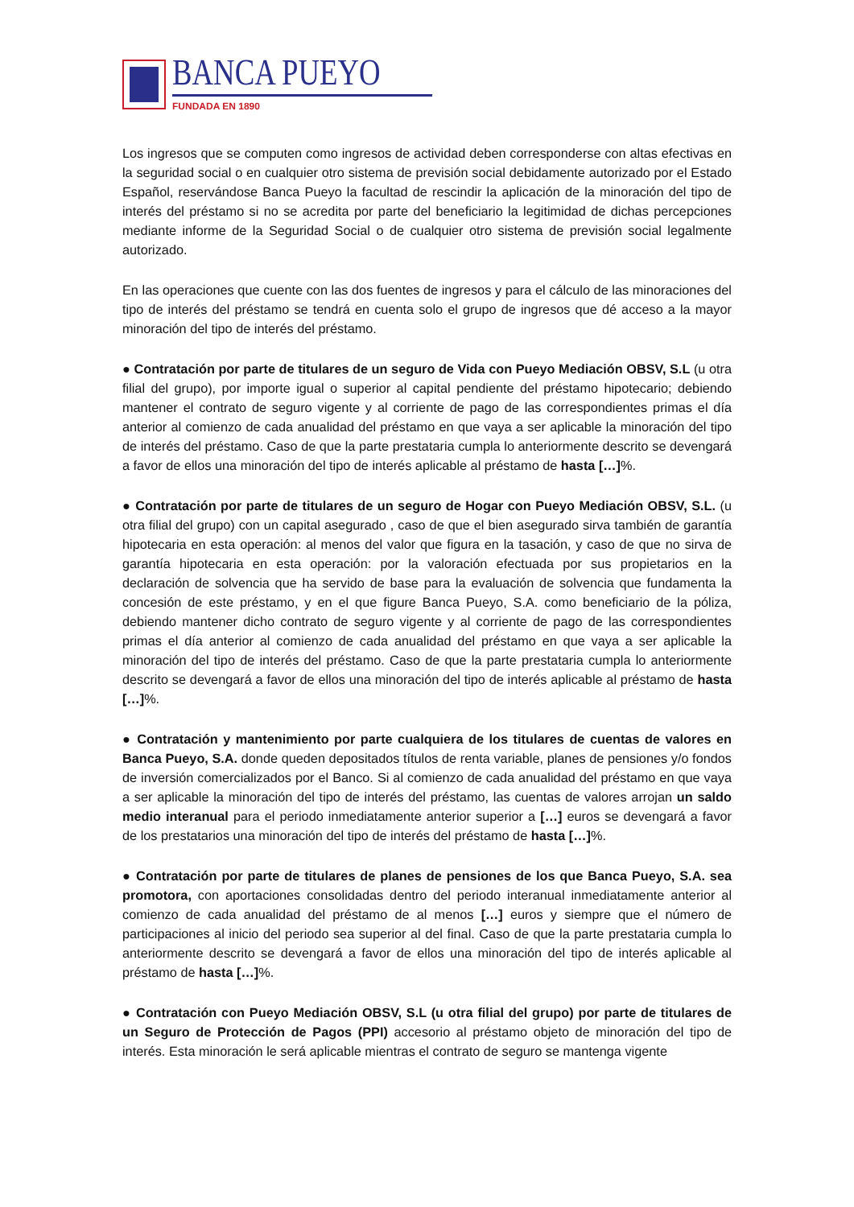BANCA PUEYO
FUNDADA EN 1890
Los ingresos que se computen como ingresos de actividad deben corresponderse con altas efectivas en la seguridad social o en cualquier otro sistema de previsión social debidamente autorizado por el Estado Español, reservándose Banca Pueyo la facultad de rescindir la aplicación de la minoración del tipo de interés del préstamo si no se acredita por parte del beneficiario la legitimidad de dichas percepciones mediante informe de la Seguridad Social o de cualquier otro sistema de previsión social legalmente autorizado.
En las operaciones que cuente con las dos fuentes de ingresos y para el cálculo de las minoraciones del tipo de interés del préstamo se tendrá en cuenta solo el grupo de ingresos que dé acceso a la mayor minoración del tipo de interés del préstamo.
● Contratación por parte de titulares de un seguro de Vida con Pueyo Mediación OBSV, S.L (u otra filial del grupo), por importe igual o superior al capital pendiente del préstamo hipotecario; debiendo mantener el contrato de seguro vigente y al corriente de pago de las correspondientes primas el día anterior al comienzo de cada anualidad del préstamo en que vaya a ser aplicable la minoración del tipo de interés del préstamo. Caso de que la parte prestataria cumpla lo anteriormente descrito se devengará a favor de ellos una minoración del tipo de interés aplicable al préstamo de hasta […]%.
● Contratación por parte de titulares de un seguro de Hogar con Pueyo Mediación OBSV, S.L. (u otra filial del grupo) con un capital asegurado , caso de que el bien asegurado sirva también de garantía hipotecaria en esta operación: al menos del valor que figura en la tasación, y caso de que no sirva de garantía hipotecaria en esta operación: por la valoración efectuada por sus propietarios en la declaración de solvencia que ha servido de base para la evaluación de solvencia que fundamenta la concesión de este préstamo, y en el que figure Banca Pueyo, S.A. como beneficiario de la póliza, debiendo mantener dicho contrato de seguro vigente y al corriente de pago de las correspondientes primas el día anterior al comienzo de cada anualidad del préstamo en que vaya a ser aplicable la minoración del tipo de interés del préstamo. Caso de que la parte prestataria cumpla lo anteriormente descrito se devengará a favor de ellos una minoración del tipo de interés aplicable al préstamo de hasta […]%.
● Contratación y mantenimiento por parte cualquiera de los titulares de cuentas de valores en Banca Pueyo, S.A. donde queden depositados títulos de renta variable, planes de pensiones y/o fondos de inversión comercializados por el Banco. Si al comienzo de cada anualidad del préstamo en que vaya a ser aplicable la minoración del tipo de interés del préstamo, las cuentas de valores arrojan un saldo medio interanual para el periodo inmediatamente anterior superior a […] euros se devengará a favor de los prestatarios una minoración del tipo de interés del préstamo de hasta […]%.
● Contratación por parte de titulares de planes de pensiones de los que Banca Pueyo, S.A. sea promotora, con aportaciones consolidadas dentro del periodo interanual inmediatamente anterior al comienzo de cada anualidad del préstamo de al menos […] euros y siempre que el número de participaciones al inicio del periodo sea superior al del final. Caso de que la parte prestataria cumpla lo anteriormente descrito se devengará a favor de ellos una minoración del tipo de interés aplicable al préstamo de hasta […]%.
● Contratación con Pueyo Mediación OBSV, S.L (u otra filial del grupo) por parte de titulares de un Seguro de Protección de Pagos (PPI) accesorio al préstamo objeto de minoración del tipo de interés. Esta minoración le será aplicable mientras el contrato de seguro se mantenga vigente